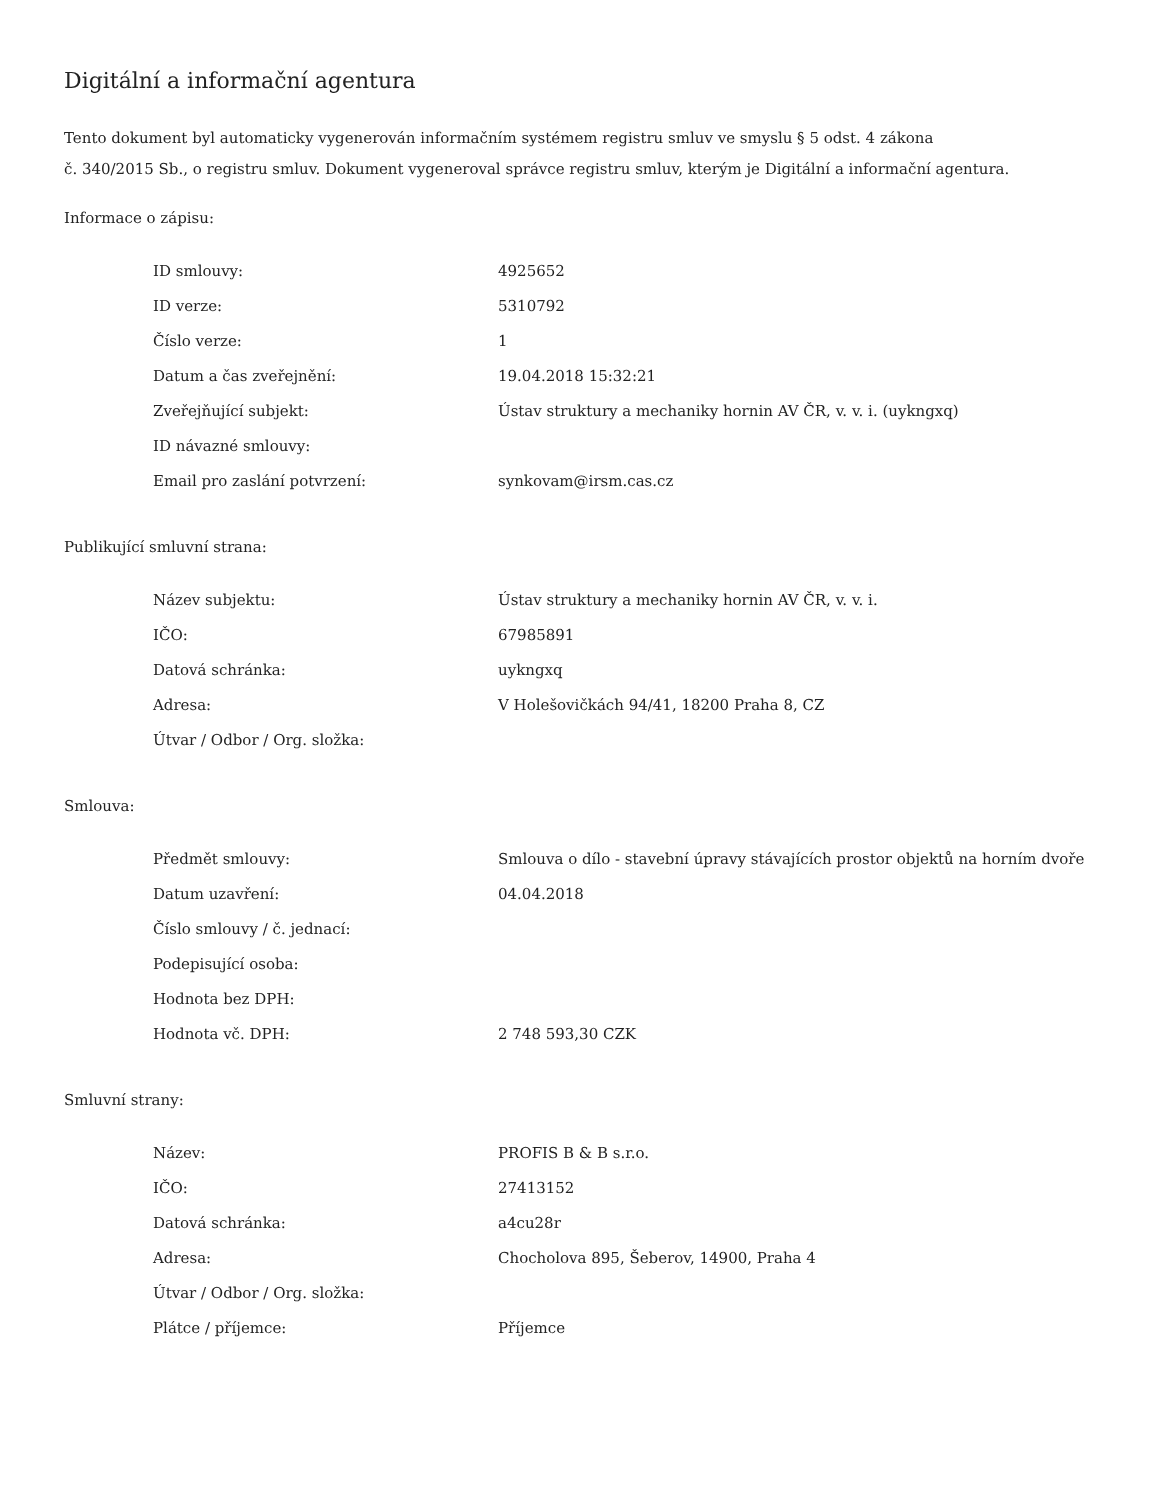Digitální a informační agentura
Tento dokument byl automaticky vygenerován informačním systémem registru smluv ve smyslu § 5 odst. 4 zákona
č. 340/2015 Sb., o registru smluv. Dokument vygeneroval správce registru smluv, kterým je Digitální a informační agentura.
Informace o zápisu:
| ID smlouvy: | 4925652 |
| ID verze: | 5310792 |
| Číslo verze: | 1 |
| Datum a čas zveřejnění: | 19.04.2018 15:32:21 |
| Zveřejňující subjekt: | Ústav struktury a mechaniky hornin AV ČR, v. v. i. (uykngxq) |
| ID návazné smlouvy: | |
| Email pro zaslání potvrzení: | synkovam@irsm.cas.cz |
Publikující smluvní strana:
| Název subjektu: | Ústav struktury a mechaniky hornin AV ČR, v. v. i. |
| IČO: | 67985891 |
| Datová schránka: | uykngxq |
| Adresa: | V Holešovičkách 94/41, 18200 Praha 8, CZ |
| Útvar / Odbor / Org. složka: | |
Smlouva:
| Předmět smlouvy: | Smlouva o dílo - stavební úpravy stávajících prostor objektů na horním dvoře |
| Datum uzavření: | 04.04.2018 |
| Číslo smlouvy / č. jednací: | |
| Podepisující osoba: | |
| Hodnota bez DPH: | |
| Hodnota vč. DPH: | 2 748 593,30 CZK |
Smluvní strany:
| Název: | PROFIS B & B s.r.o. |
| IČO: | 27413152 |
| Datová schránka: | a4cu28r |
| Adresa: | Chocholova 895, Šeberov, 14900, Praha 4 |
| Útvar / Odbor / Org. složka: | |
| Plátce / příjemce: | Příjemce |